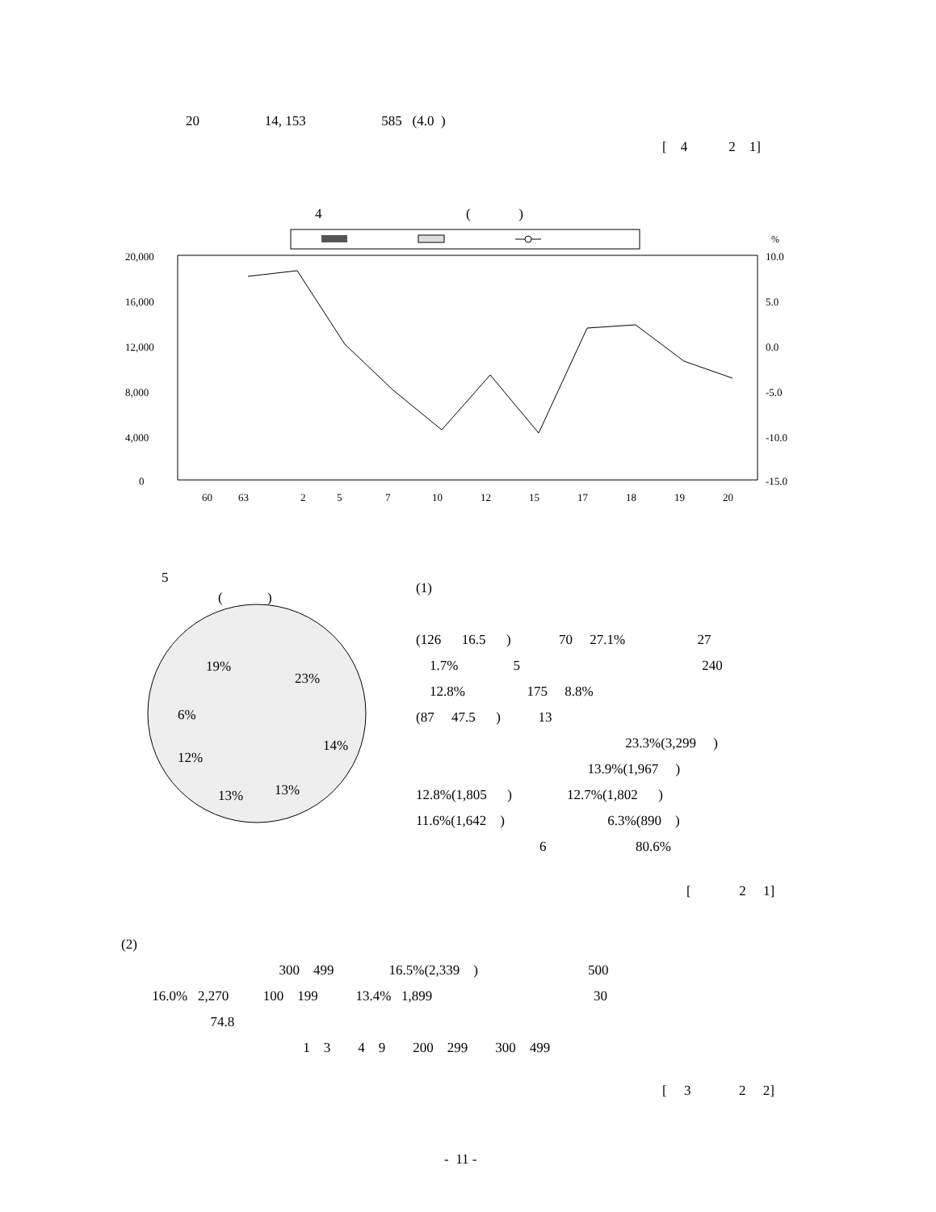20 14, 153 585 (4.0 )
[ 4 2 1]
4 ( )
%
20,000
16,000
12,000
8,000
4,000
0
10.0
5.0
0.0
-5.0
-10.0
-15.0
60
63
2
5
7
10
12
15
17
18
19
20
5
( )
19%
23%
6%
14%
12%
13%
13%
(1) (126 16.5 ) 70 27.1% 27 1.7% 5 240 12.8% 175 8.8% (87 47.5 ) 13 23.3%(3,299 ) 13.9%(1,967 ) 12.8%(1,805 ) 12.7%(1,802 ) 11.6%(1,642 ) 6.3%(890 ) 6 80.6%
[ 2 1]
(2) 300 499 16.5%(2,339 ) 500 16.0% 2,270 100 199 13.4% 1,899 30 74.8 1 3 4 9 200 299 300 499
[ 3 2 2]
- 11 -